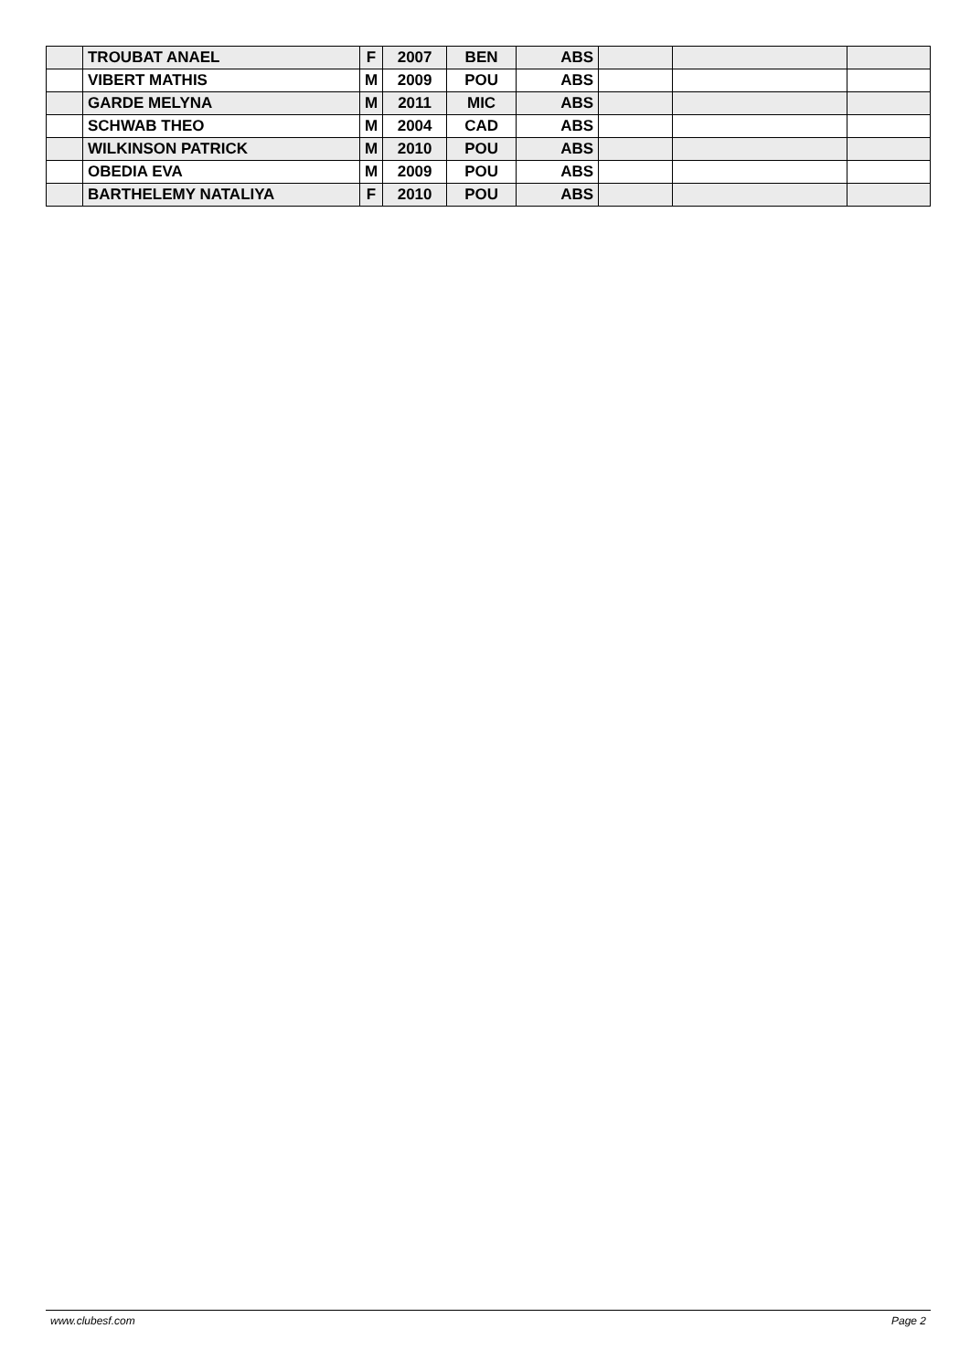| | TROUBAT ANAEL | F | 2007 | BEN | ABS | | | |
| | VIBERT MATHIS | M | 2009 | POU | ABS | | | |
| | GARDE MELYNA | M | 2011 | MIC | ABS | | | |
| | SCHWAB THEO | M | 2004 | CAD | ABS | | | |
| | WILKINSON PATRICK | M | 2010 | POU | ABS | | | |
| | OBEDIA EVA | M | 2009 | POU | ABS | | | |
| | BARTHELEMY NATALIYA | F | 2010 | POU | ABS | | | |
www.clubesf.com Page 2